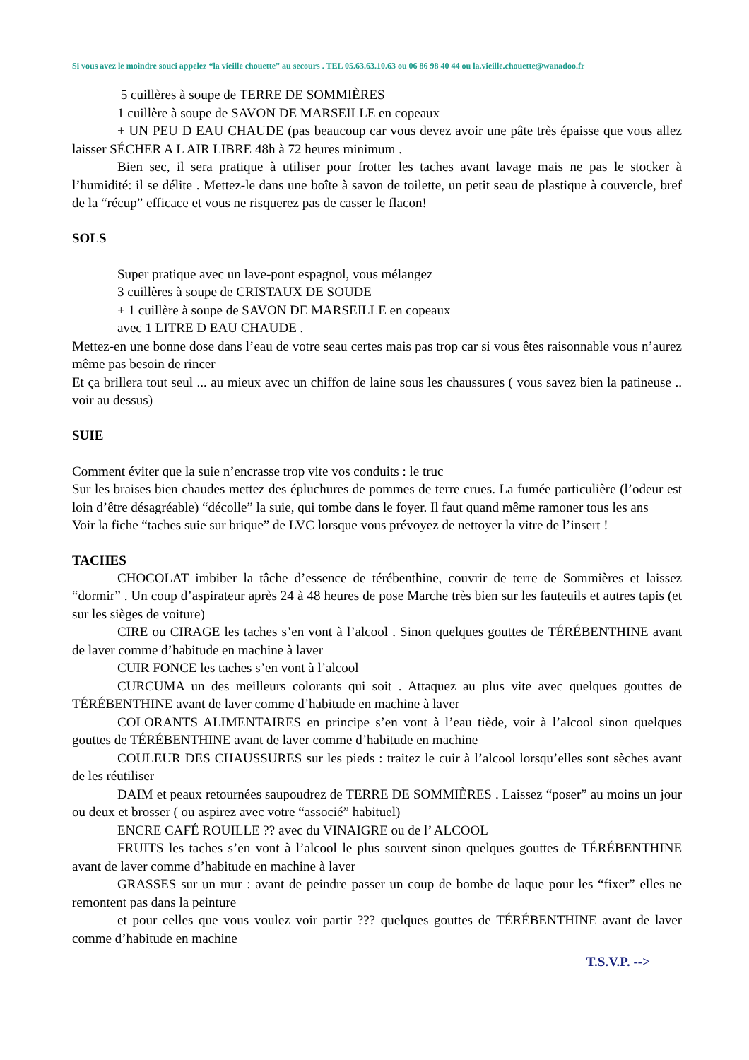Si vous avez le moindre souci appelez “la vieille chouette” au secours . TEL 05.63.63.10.63 ou 06 86 98 40 44 ou la.vieille.chouette@wanadoo.fr
5 cuillères à soupe de TERRE DE SOMMIÈRES
1 cuillère à soupe de SAVON DE MARSEILLE en copeaux
+ UN PEU D EAU CHAUDE (pas beaucoup car vous devez avoir une pâte très épaisse que vous allez laisser SÉCHER A L AIR LIBRE 48h à 72 heures minimum .
Bien sec, il sera pratique à utiliser pour frotter les taches avant lavage mais ne pas le stocker à l’humidité: il se délite . Mettez-le dans une boîte à savon de toilette, un petit seau de plastique à couvercle, bref de la “récup” efficace et vous ne risquerez pas de casser le flacon!
SOLS
Super pratique avec un lave-pont espagnol, vous mélangez
3 cuillères à soupe de CRISTAUX DE SOUDE
+ 1 cuillère à soupe de SAVON DE MARSEILLE en copeaux
avec 1 LITRE D EAU CHAUDE .
Mettez-en une bonne dose dans l’eau de votre seau certes mais pas trop car si vous êtes raisonnable vous n’aurez même pas besoin de rincer
Et ça brillera tout seul ... au mieux avec un chiffon de laine sous les chaussures ( vous savez bien la patineuse .. voir au dessus)
SUIE
Comment éviter que la suie n’encrasse trop vite vos conduits : le truc
Sur les braises bien chaudes mettez des épluchures de pommes de terre crues. La fumée particulière (l’odeur est loin d’être désagréable) “décolle” la suie, qui tombe dans le foyer. Il faut quand même ramoner tous les ans
Voir la fiche “taches suie sur brique” de LVC lorsque vous prévoyez de nettoyer la vitre de l’insert !
TACHES
CHOCOLAT imbiber la tâche d’essence de térébenthine, couvrir de terre de Sommières et laissez “dormir” . Un coup d’aspirateur après 24 à 48 heures de pose Marche très bien sur les fauteuils et autres tapis (et sur les sièges de voiture)
CIRE ou CIRAGE les taches s’en vont à l’alcool . Sinon quelques gouttes de TÉRÉBENTHINE avant de laver comme d’habitude en machine à laver
CUIR FONCE les taches s’en vont à l’alcool
CURCUMA un des meilleurs colorants qui soit . Attaquez au plus vite avec quelques gouttes de TÉRÉBENTHINE avant de laver comme d’habitude en machine à laver
COLORANTS ALIMENTAIRES en principe s’en vont à l’eau tiède, voir à l’alcool sinon quelques gouttes de TÉRÉBENTHINE avant de laver comme d’habitude en machine
COULEUR DES CHAUSSURES sur les pieds : traitez le cuir à l’alcool lorsqu’elles sont sèches avant de les réutiliser
DAIM et peaux retournées saupoudrez de TERRE DE SOMMIÈRES . Laissez “poser” au moins un jour ou deux et brosser ( ou aspirez avec votre “associé” habituel)
ENCRE CAFÉ ROUILLE ?? avec du VINAIGRE ou de l’ ALCOOL
FRUITS les taches s’en vont à l’alcool le plus souvent sinon quelques gouttes de TÉRÉBENTHINE avant de laver comme d’habitude en machine à laver
GRASSES sur un mur : avant de peindre passer un coup de bombe de laque pour les “fixer” elles ne remontent pas dans la peinture
et pour celles que vous voulez voir partir ??? quelques gouttes de TÉRÉBENTHINE avant de laver comme d’habitude en machine
T.S.V.P. -->